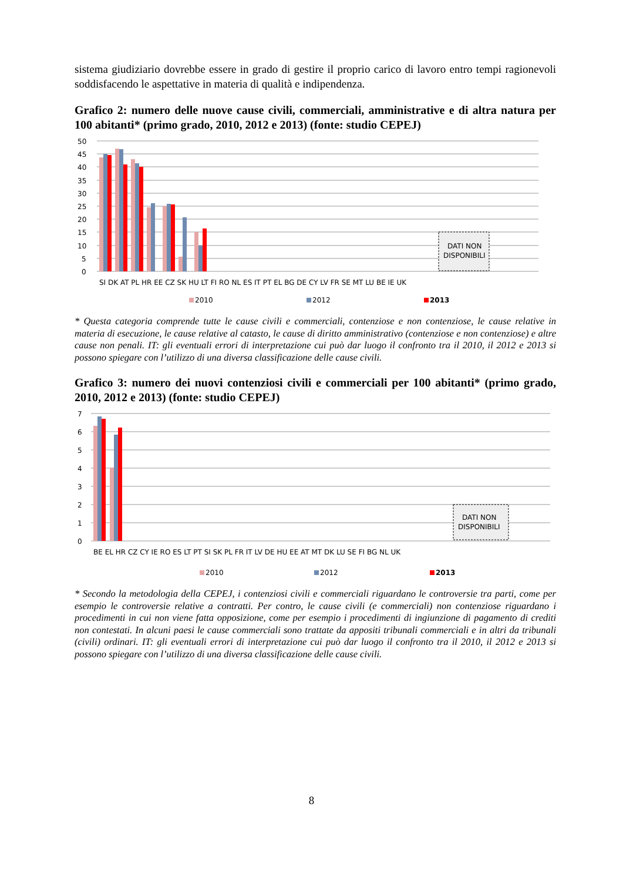sistema giudiziario dovrebbe essere in grado di gestire il proprio carico di lavoro entro tempi ragionevoli soddisfacendo le aspettative in materia di qualità e indipendenza.
Grafico 2: numero delle nuove cause civili, commerciali, amministrative e di altra natura per 100 abitanti* (primo grado, 2010, 2012 e 2013) (fonte: studio CEPEJ)
50
45
40
35
30
25
20
15
10
5
0
DATI NON
DISPONIBILI
SI DK AT PL HR EE CZ SK HU LT FI RO NL ES IT PT EL BG DE CY LV FR SE MT LU BE IE UK
2010
2012
2013
* Questa categoria comprende tutte le cause civili e commerciali, contenziose e non contenziose, le cause relative in materia di esecuzione, le cause relative al catasto, le cause di diritto amministrativo (contenziose e non contenziose) e altre cause non penali. IT: gli eventuali errori di interpretazione cui può dar luogo il confronto tra il 2010, il 2012 e 2013 si possono spiegare con l’utilizzo di una diversa classificazione delle cause civili.
Grafico 3: numero dei nuovi contenziosi civili e commerciali per 100 abitanti* (primo grado, 2010, 2012 e 2013) (fonte: studio CEPEJ)
7
6
5
4
3
2
1
0
DATI NON
DISPONIBILI
BE EL HR CZ CY IE RO ES LT PT SI SK PL FR IT LV DE HU EE AT MT DK LU SE FI BG NL UK
2010
2012
2013
* Secondo la metodologia della CEPEJ, i contenziosi civili e commerciali riguardano le controversie tra parti, come per esempio le controversie relative a contratti. Per contro, le cause civili (e commerciali) non contenziose riguardano i procedimenti in cui non viene fatta opposizione, come per esempio i procedimenti di ingiunzione di pagamento di crediti non contestati. In alcuni paesi le cause commerciali sono trattate da appositi tribunali commerciali e in altri da tribunali (civili) ordinari. IT: gli eventuali errori di interpretazione cui può dar luogo il confronto tra il 2010, il 2012 e 2013 si possono spiegare con l’utilizzo di una diversa classificazione delle cause civili.
8